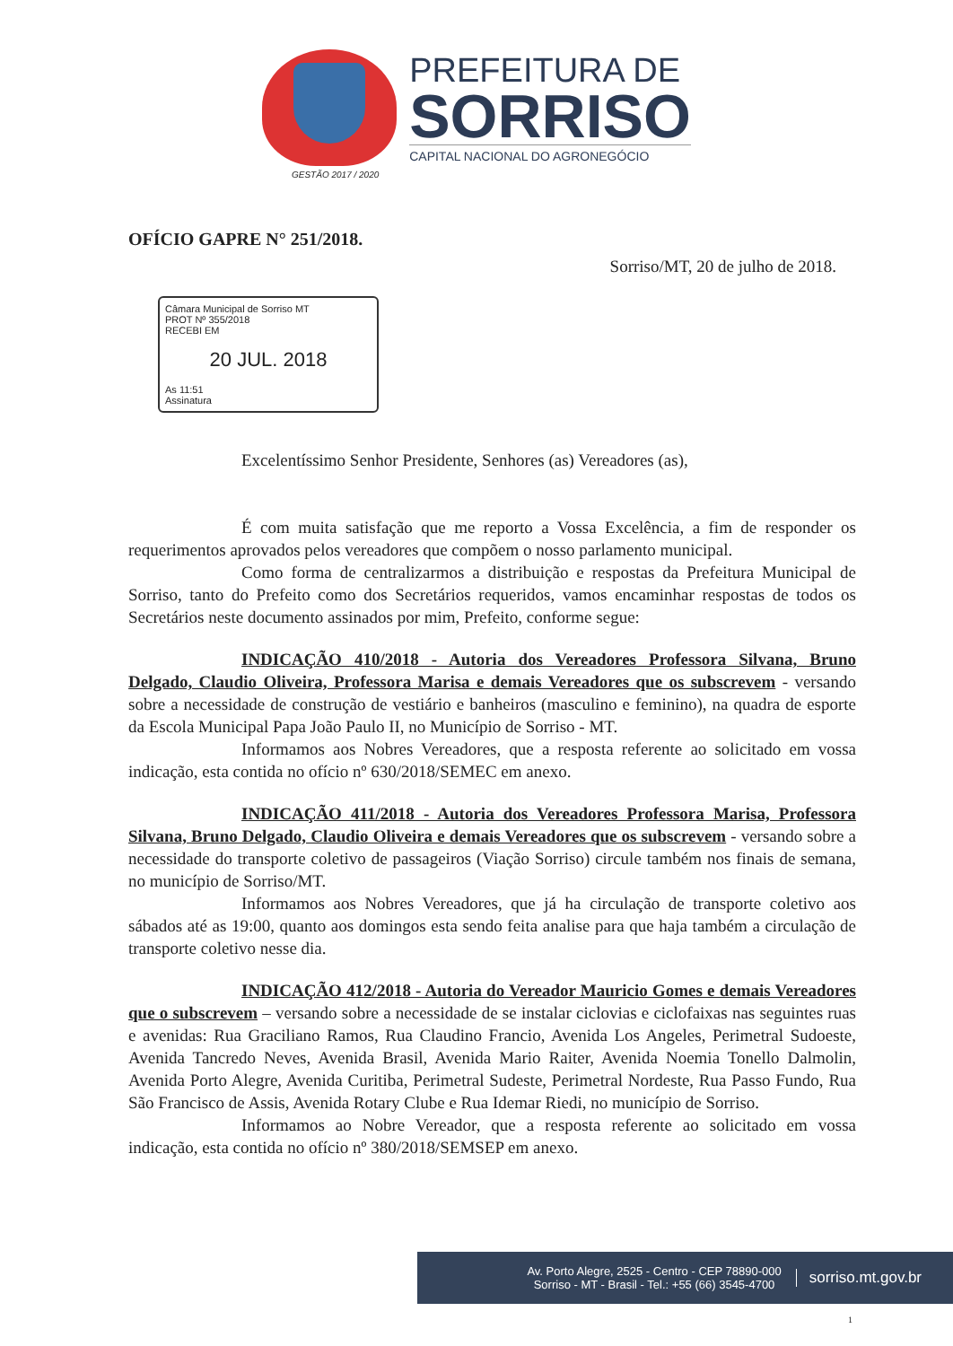PREFEITURA DE
SORRISO
CAPITAL NACIONAL DO AGRONEGÓCIO
GESTÃO 2017 / 2020
OFÍCIO GAPRE N° 251/2018.
Sorriso/MT, 20 de julho de 2018.
Câmara Municipal de Sorriso MT
PROT Nº 355/2018
RECEBI EM
20 JUL. 2018
As 11:51
Assinatura
Excelentíssimo Senhor Presidente, Senhores (as) Vereadores (as),
É com muita satisfação que me reporto a Vossa Excelência, a fim de responder os requerimentos aprovados pelos vereadores que compõem o nosso parlamento municipal.
Como forma de centralizarmos a distribuição e respostas da Prefeitura Municipal de Sorriso, tanto do Prefeito como dos Secretários requeridos, vamos encaminhar respostas de todos os Secretários neste documento assinados por mim, Prefeito, conforme segue:
INDICAÇÃO 410/2018 - Autoria dos Vereadores Professora Silvana, Bruno Delgado, Claudio Oliveira, Professora Marisa e demais Vereadores que os subscrevem - versando sobre a necessidade de construção de vestiário e banheiros (masculino e feminino), na quadra de esporte da Escola Municipal Papa João Paulo II, no Município de Sorriso - MT.
Informamos aos Nobres Vereadores, que a resposta referente ao solicitado em vossa indicação, esta contida no ofício nº 630/2018/SEMEC em anexo.
INDICAÇÃO 411/2018 - Autoria dos Vereadores Professora Marisa, Professora Silvana, Bruno Delgado, Claudio Oliveira e demais Vereadores que os subscrevem - versando sobre a necessidade do transporte coletivo de passageiros (Viação Sorriso) circule também nos finais de semana, no município de Sorriso/MT.
Informamos aos Nobres Vereadores, que já ha circulação de transporte coletivo aos sábados até as 19:00, quanto aos domingos esta sendo feita analise para que haja também a circulação de transporte coletivo nesse dia.
INDICAÇÃO 412/2018 - Autoria do Vereador Mauricio Gomes e demais Vereadores que o subscrevem – versando sobre a necessidade de se instalar ciclovias e ciclofaixas nas seguintes ruas e avenidas: Rua Graciliano Ramos, Rua Claudino Francio, Avenida Los Angeles, Perimetral Sudoeste, Avenida Tancredo Neves, Avenida Brasil, Avenida Mario Raiter, Avenida Noemia Tonello Dalmolin, Avenida Porto Alegre, Avenida Curitiba, Perimetral Sudeste, Perimetral Nordeste, Rua Passo Fundo, Rua São Francisco de Assis, Avenida Rotary Clube e Rua Idemar Riedi, no município de Sorriso.
Informamos ao Nobre Vereador, que a resposta referente ao solicitado em vossa indicação, esta contida no ofício nº 380/2018/SEMSEP em anexo.
Av. Porto Alegre, 2525 - Centro - CEP 78890-000
Sorriso - MT - Brasil - Tel.: +55 (66) 3545-4700
sorriso.mt.gov.br
1